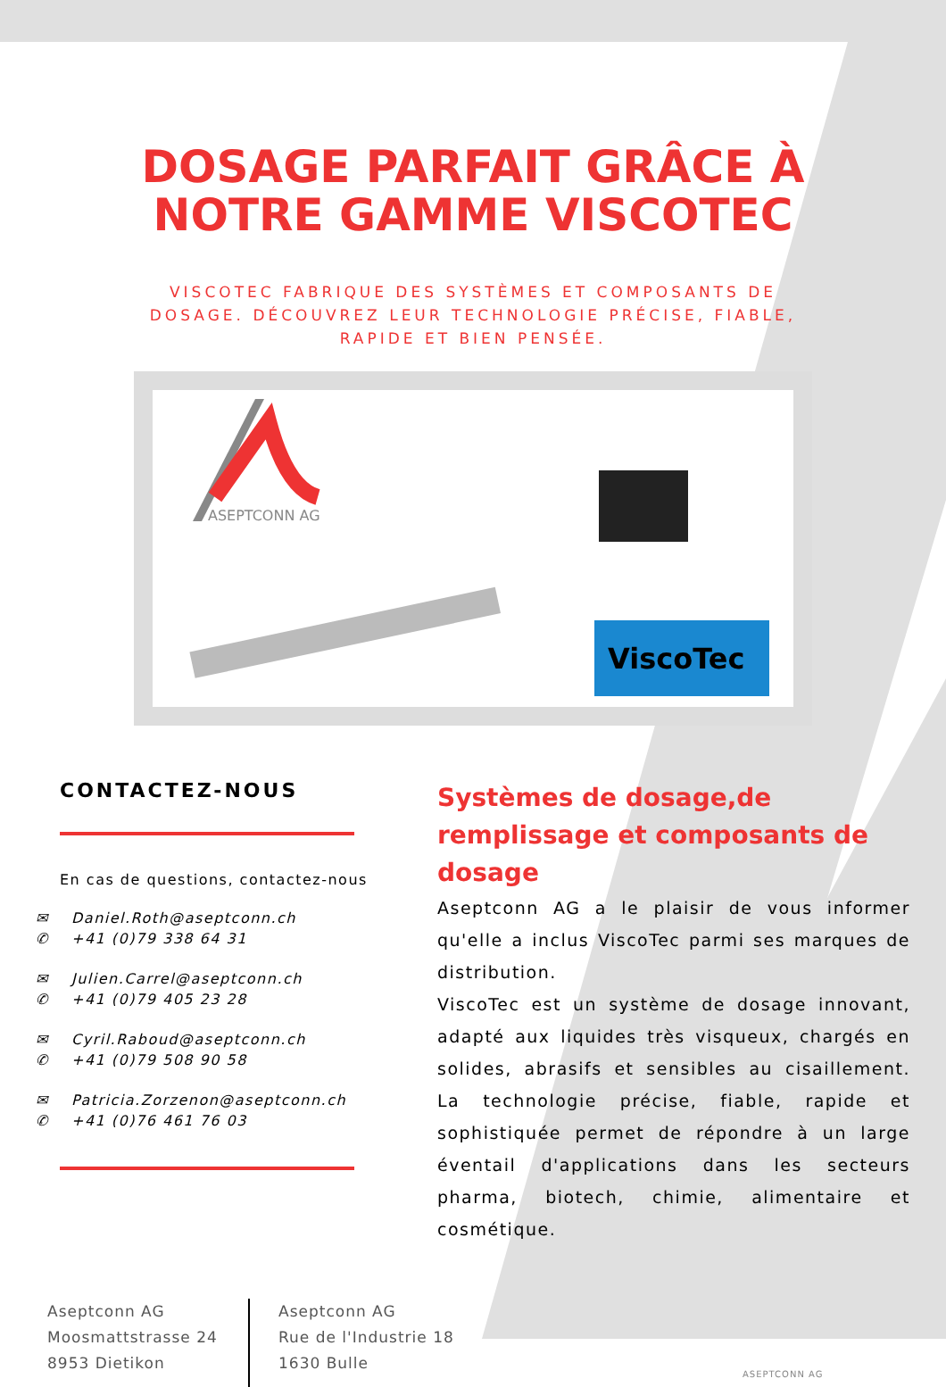DOSAGE PARFAIT GRÂCE À
NOTRE GAMME VISCOTEC
VISCOTEC FABRIQUE DES SYSTÈMES ET COMPOSANTS DE DOSAGE. DÉCOUVREZ LEUR TECHNOLOGIE PRÉCISE, FIABLE, RAPIDE ET BIEN PENSÉE.
ASEPTCONN AG
ViscoTec
CONTACTEZ-NOUS
En cas de questions, contactez-nous
✉ Daniel.Roth@aseptconn.ch
✆ +41 (0)79 338 64 31
✉ Julien.Carrel@aseptconn.ch
✆ +41 (0)79 405 23 28
✉ Cyril.Raboud@aseptconn.ch
✆ +41 (0)79 508 90 58
✉ Patricia.Zorzenon@aseptconn.ch
✆ +41 (0)76 461 76 03
Systèmes de dosage,de remplissage et composants de dosage
Aseptconn AG a le plaisir de vous informer qu'elle a inclus ViscoTec parmi ses marques de distribution.
ViscoTec est un système de dosage innovant, adapté aux liquides très visqueux, chargés en solides, abrasifs et sensibles au cisaillement. La technologie précise, fiable, rapide et sophistiquée permet de répondre à un large éventail d'applications dans les secteurs pharma, biotech, chimie, alimentaire et cosmétique.
Aseptconn AG
Moosmattstrasse 24
8953 Dietikon
Aseptconn AG
Rue de l'Industrie 18
1630 Bulle
ASEPTCONN AG